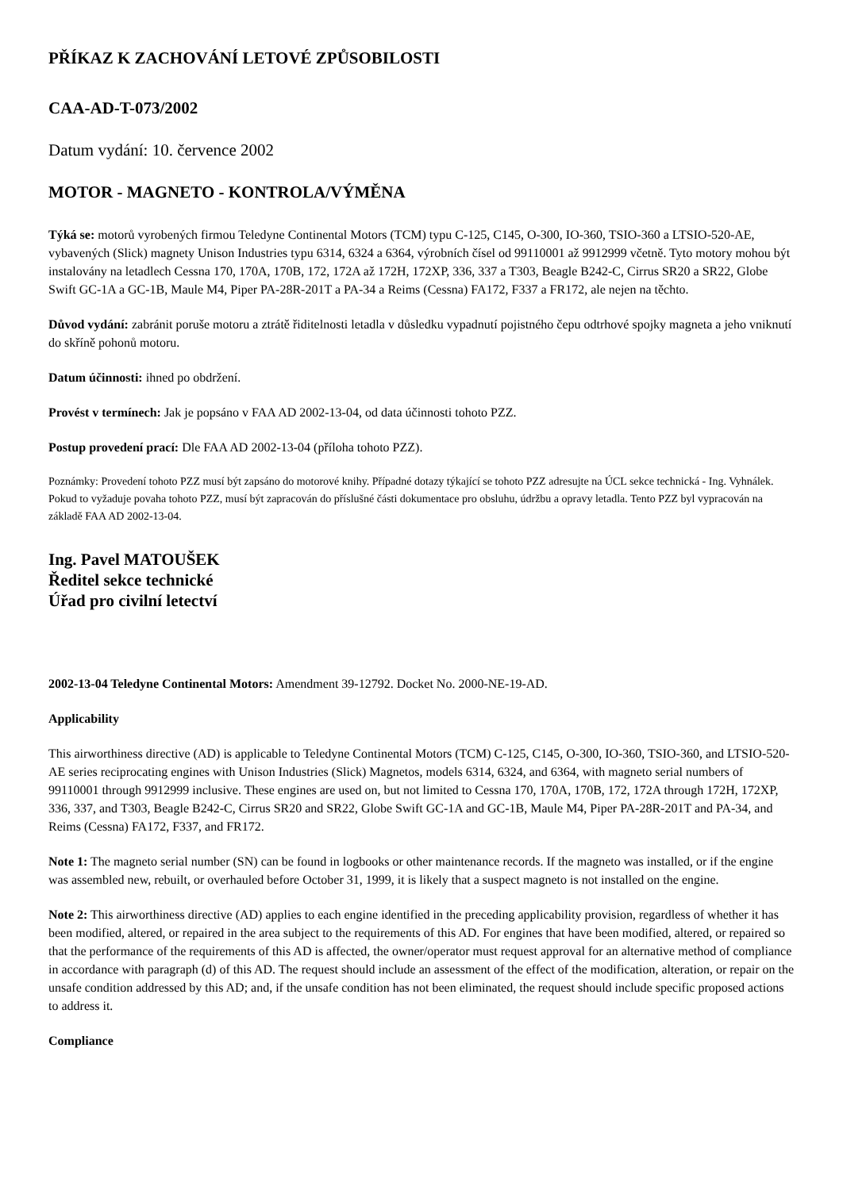PŘÍKAZ K ZACHOVÁNÍ LETOVÉ ZPŮSOBILOSTI
CAA-AD-T-073/2002
Datum vydání: 10. července 2002
MOTOR - MAGNETO - KONTROLA/VÝMĚNA
Týká se: motorů vyrobených firmou Teledyne Continental Motors (TCM) typu C-125, C145, O-300, IO-360, TSIO-360 a LTSIO-520-AE, vybavených (Slick) magnety Unison Industries typu 6314, 6324 a 6364, výrobních čísel od 99110001 až 9912999 včetně. Tyto motory mohou být instalovány na letadlech Cessna 170, 170A, 170B, 172, 172A až 172H, 172XP, 336, 337 a T303, Beagle B242-C, Cirrus SR20 a SR22, Globe Swift GC-1A a GC-1B, Maule M4, Piper PA-28R-201T a PA-34 a Reims (Cessna) FA172, F337 a FR172, ale nejen na těchto.
Důvod vydání: zabránit poruše motoru a ztrátě řiditelnosti letadla v důsledku vypadnutí pojistného čepu odtrhové spojky magneta a jeho vniknutí do skříně pohonů motoru.
Datum účinnosti: ihned po obdržení.
Provést v termínech: Jak je popsáno v FAA AD 2002-13-04, od data účinnosti tohoto PZZ.
Postup provedení prací: Dle FAA AD 2002-13-04 (příloha tohoto PZZ).
Poznámky: Provedení tohoto PZZ musí být zapsáno do motorové knihy. Případné dotazy týkající se tohoto PZZ adresujte na ÚCL sekce technická - Ing. Vyhnálek. Pokud to vyžaduje povaha tohoto PZZ, musí být zapracován do příslušné části dokumentace pro obsluhu, údržbu a opravy letadla. Tento PZZ byl vypracován na základě FAA AD 2002-13-04.
Ing. Pavel MATOUŠEK
Ředitel sekce technické
Úřad pro civilní letectví
2002-13-04 Teledyne Continental Motors: Amendment 39-12792. Docket No. 2000-NE-19-AD.
Applicability
This airworthiness directive (AD) is applicable to Teledyne Continental Motors (TCM) C-125, C145, O-300, IO-360, TSIO-360, and LTSIO-520-AE series reciprocating engines with Unison Industries (Slick) Magnetos, models 6314, 6324, and 6364, with magneto serial numbers of 99110001 through 9912999 inclusive. These engines are used on, but not limited to Cessna 170, 170A, 170B, 172, 172A through 172H, 172XP, 336, 337, and T303, Beagle B242-C, Cirrus SR20 and SR22, Globe Swift GC-1A and GC-1B, Maule M4, Piper PA-28R-201T and PA-34, and Reims (Cessna) FA172, F337, and FR172.
Note 1: The magneto serial number (SN) can be found in logbooks or other maintenance records. If the magneto was installed, or if the engine was assembled new, rebuilt, or overhauled before October 31, 1999, it is likely that a suspect magneto is not installed on the engine.
Note 2: This airworthiness directive (AD) applies to each engine identified in the preceding applicability provision, regardless of whether it has been modified, altered, or repaired in the area subject to the requirements of this AD. For engines that have been modified, altered, or repaired so that the performance of the requirements of this AD is affected, the owner/operator must request approval for an alternative method of compliance in accordance with paragraph (d) of this AD. The request should include an assessment of the effect of the modification, alteration, or repair on the unsafe condition addressed by this AD; and, if the unsafe condition has not been eliminated, the request should include specific proposed actions to address it.
Compliance